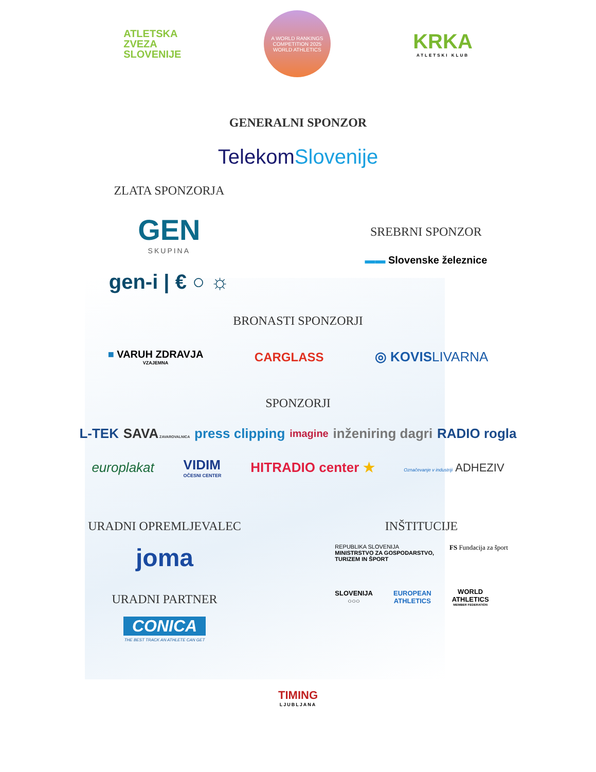ATLETSKA
ZVEZA
SLOVENIJE
A WORLD RANKINGS COMPETITION 2025
WORLD ATHLETICS
KRKA
ATLETSKI KLUB
GENERALNI SPONZOR
TelekomSlovenije
ZLATA SPONZORJA
GEN
SKUPINA
gen-i | € ○ ☼
SREBRNI SPONZOR
▬▬ Slovenske železnice
BRONASTI SPONZORJI
■ VARUH ZDRAVJA
VZAJEMNA
CARGLASS ◎ KOVISLIVARNA
SPONZORJI
L-TEK SAVA ZAVAROVALNICA press clipping imagine inženiring dagri RADIO rogla
europlakat VIDIM
OČESNI CENTER
HITRADIO center ★ Označevanje v industriji ADHEZIV
URADNI OPREMLJEVALEC
joma
URADNI PARTNER
CONICA
THE BEST TRACK AN ATHLETE CAN GET
INŠTITUCIJE
REPUBLIKA SLOVENIJA
MINISTRSTVO ZA GOSPODARSTVO,
TURIZEM IN ŠPORT
FS Fundacija za šport
SLOVENIJA
○○○
EUROPEAN
ATHLETICS
WORLD
ATHLETICS
MEMBER FEDERATION
TIMING
LJUBLJANA